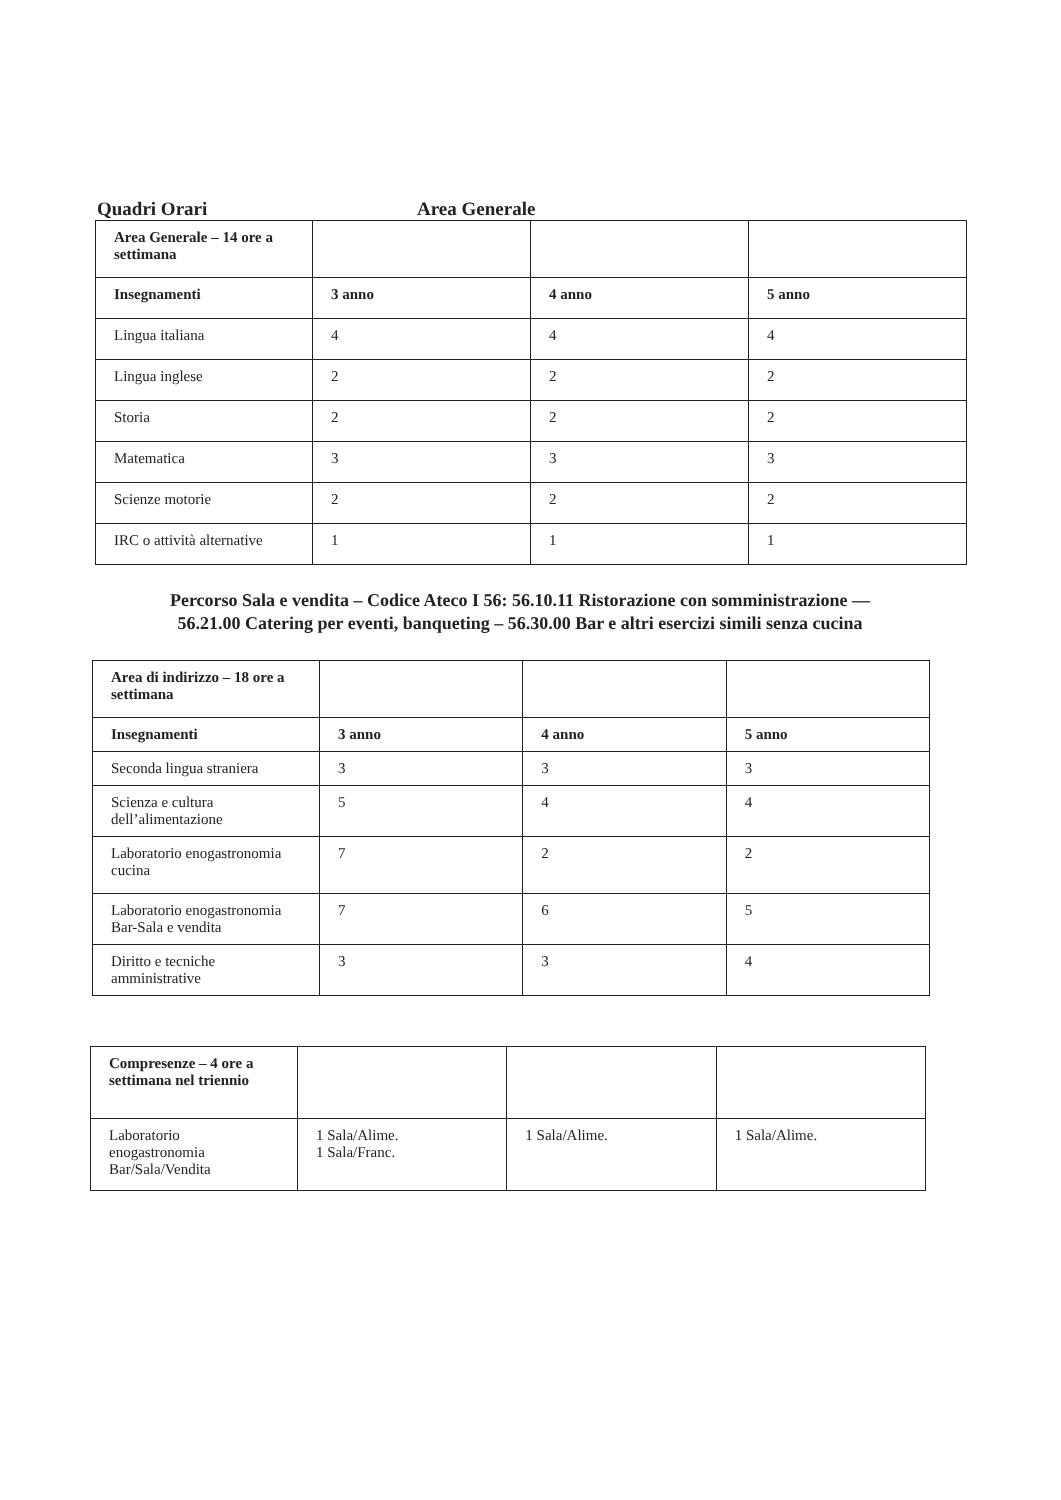Quadri Orari Area Generale
| Area Generale – 14 ore a settimana | | | |
| Insegnamenti | 3 anno | 4 anno | 5 anno |
| Lingua italiana | 4 | 4 | 4 |
| Lingua inglese | 2 | 2 | 2 |
| Storia | 2 | 2 | 2 |
| Matematica | 3 | 3 | 3 |
| Scienze motorie | 2 | 2 | 2 |
| IRC o attività alternative | 1 | 1 | 1 |
Percorso Sala e vendita – Codice Ateco I 56: 56.10.11 Ristorazione con somministrazione —
56.21.00 Catering per eventi, banqueting – 56.30.00 Bar e altri esercizi simili senza cucina
| Area di indirizzo – 18 ore a settimana | | | |
| Insegnamenti | 3 anno | 4 anno | 5 anno |
| Seconda lingua straniera | 3 | 3 | 3 |
| Scienza e cultura dell’alimentazione | 5 | 4 | 4 |
| Laboratorio enogastronomia cucina | 7 | 2 | 2 |
| Laboratorio enogastronomia Bar-Sala e vendita | 7 | 6 | 5 |
| Diritto e tecniche amministrative | 3 | 3 | 4 |
| Compresenze – 4 ore a settimana nel triennio | | | |
| Laboratorio enogastronomia Bar/Sala/Vendita | 1 Sala/Alime. 1 Sala/Franc. | 1 Sala/Alime. | 1 Sala/Alime. |